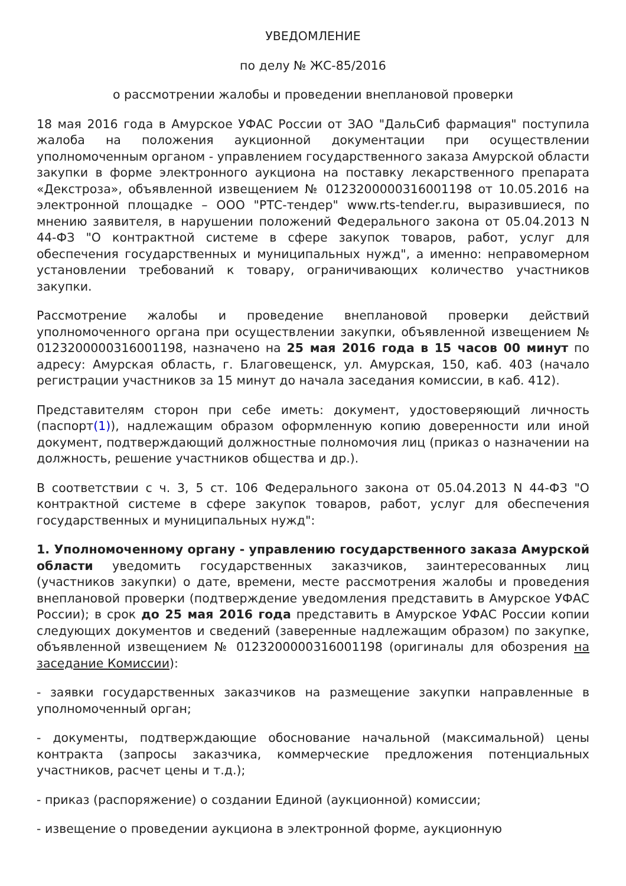УВЕДОМЛЕНИЕ
по делу № ЖС-85/2016
о рассмотрении жалобы и проведении внеплановой проверки
18 мая 2016 года в Амурское УФАС России от ЗАО "ДальСиб фармация" поступила жалоба на положения аукционной документации при осуществлении уполномоченным органом - управлением государственного заказа Амурской области закупки в форме электронного аукциона на поставку лекарственного препарата «Декстроза», объявленной извещением № 0123200000316001198 от 10.05.2016 на электронной площадке – ООО "РТС-тендер" www.rts-tender.ru, выразившиеся, по мнению заявителя, в нарушении положений Федерального закона от 05.04.2013 N 44-ФЗ "О контрактной системе в сфере закупок товаров, работ, услуг для обеспечения государственных и муниципальных нужд", а именно: неправомерном установлении требований к товару, ограничивающих количество участников закупки.
Рассмотрение жалобы и проведение внеплановой проверки действий уполномоченного органа при осуществлении закупки, объявленной извещением № 0123200000316001198, назначено на 25 мая 2016 года в 15 часов 00 минут по адресу: Амурская область, г. Благовещенск, ул. Амурская, 150, каб. 403 (начало регистрации участников за 15 минут до начала заседания комиссии, в каб. 412).
Представителям сторон при себе иметь: документ, удостоверяющий личность (паспорт(1)), надлежащим образом оформленную копию доверенности или иной документ, подтверждающий должностные полномочия лиц (приказ о назначении на должность, решение участников общества и др.).
В соответствии с ч. 3, 5 ст. 106 Федерального закона от 05.04.2013 N 44-ФЗ "О контрактной системе в сфере закупок товаров, работ, услуг для обеспечения государственных и муниципальных нужд":
1. Уполномоченному органу - управлению государственного заказа Амурской области уведомить государственных заказчиков, заинтересованных лиц (участников закупки) о дате, времени, месте рассмотрения жалобы и проведения внеплановой проверки (подтверждение уведомления представить в Амурское УФАС России); в срок до 25 мая 2016 года представить в Амурское УФАС России копии следующих документов и сведений (заверенные надлежащим образом) по закупке, объявленной извещением № 0123200000316001198 (оригиналы для обозрения на заседание Комиссии):
- заявки государственных заказчиков на размещение закупки направленные в уполномоченный орган;
- документы, подтверждающие обоснование начальной (максимальной) цены контракта (запросы заказчика, коммерческие предложения потенциальных участников, расчет цены и т.д.);
- приказ (распоряжение) о создании Единой (аукционной) комиссии;
- извещение о проведении аукциона в электронной форме, аукционную